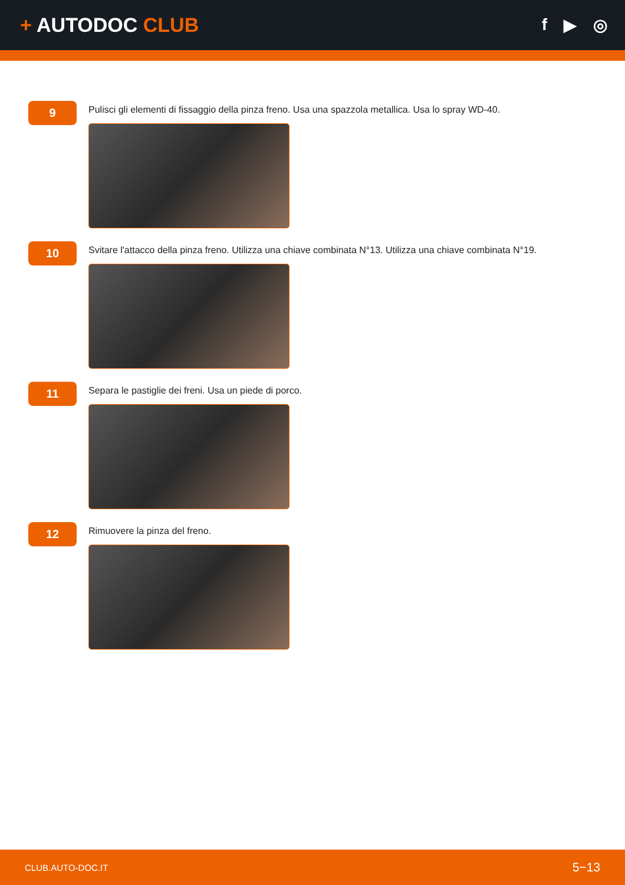+ AUTODOC CLUB
f ▶ ◎
9
Pulisci gli elementi di fissaggio della pinza freno. Usa una spazzola metallica. Usa lo spray WD-40.
10
Svitare l'attacco della pinza freno. Utilizza una chiave combinata N°13. Utilizza una chiave combinata N°19.
11
Separa le pastiglie dei freni. Usa un piede di porco.
12
Rimuovere la pinza del freno.
CLUB.AUTO-DOC.IT 5−13